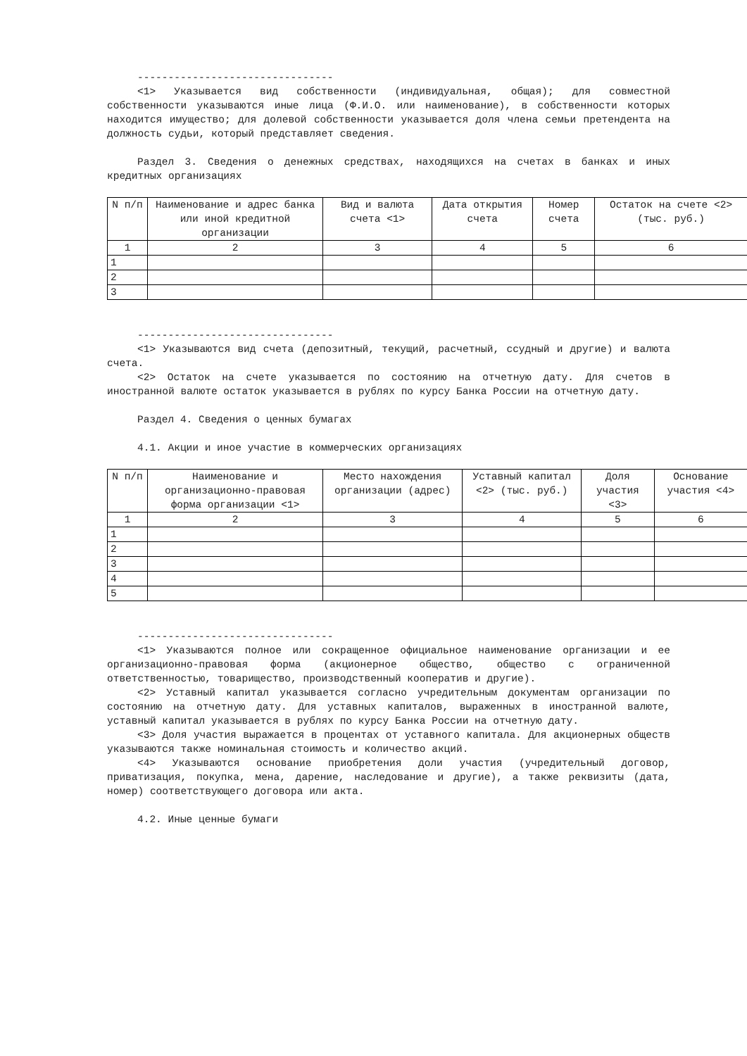--------------------------------
<1> Указывается вид собственности (индивидуальная, общая); для совместной собственности указываются иные лица (Ф.И.О. или наименование), в собственности которых находится имущество; для долевой собственности указывается доля члена семьи претендента на должность судьи, который представляет сведения.
Раздел 3. Сведения о денежных средствах, находящихся на счетах в банках и иных кредитных организациях
| N п/п | Наименование и адрес банка или иной кредитной организации | Вид и валюта счета <1> | Дата открытия счета | Номер счета | Остаток на счете <2> (тыс. руб.) |
| --- | --- | --- | --- | --- | --- |
| 1 | 2 | 3 | 4 | 5 | 6 |
| 1 | | | | | |
| 2 | | | | | |
| 3 | | | | | |
--------------------------------
<1> Указываются вид счета (депозитный, текущий, расчетный, ссудный и другие) и валюта счета.
<2> Остаток на счете указывается по состоянию на отчетную дату. Для счетов в иностранной валюте остаток указывается в рублях по курсу Банка России на отчетную дату.
Раздел 4. Сведения о ценных бумагах
4.1. Акции и иное участие в коммерческих организациях
| N п/п | Наименование и организационно-правовая форма организации <1> | Место нахождения организации (адрес) | Уставный капитал <2> (тыс. руб.) | Доля участия <3> | Основание участия <4> |
| --- | --- | --- | --- | --- | --- |
| 1 | 2 | 3 | 4 | 5 | 6 |
| 1 | | | | | |
| 2 | | | | | |
| 3 | | | | | |
| 4 | | | | | |
| 5 | | | | | |
--------------------------------
<1> Указываются полное или сокращенное официальное наименование организации и ее организационно-правовая форма (акционерное общество, общество с ограниченной ответственностью, товарищество, производственный кооператив и другие).
<2> Уставный капитал указывается согласно учредительным документам организации по состоянию на отчетную дату. Для уставных капиталов, выраженных в иностранной валюте, уставный капитал указывается в рублях по курсу Банка России на отчетную дату.
<3> Доля участия выражается в процентах от уставного капитала. Для акционерных обществ указываются также номинальная стоимость и количество акций.
<4> Указываются основание приобретения доли участия (учредительный договор, приватизация, покупка, мена, дарение, наследование и другие), а также реквизиты (дата, номер) соответствующего договора или акта.
4.2. Иные ценные бумаги